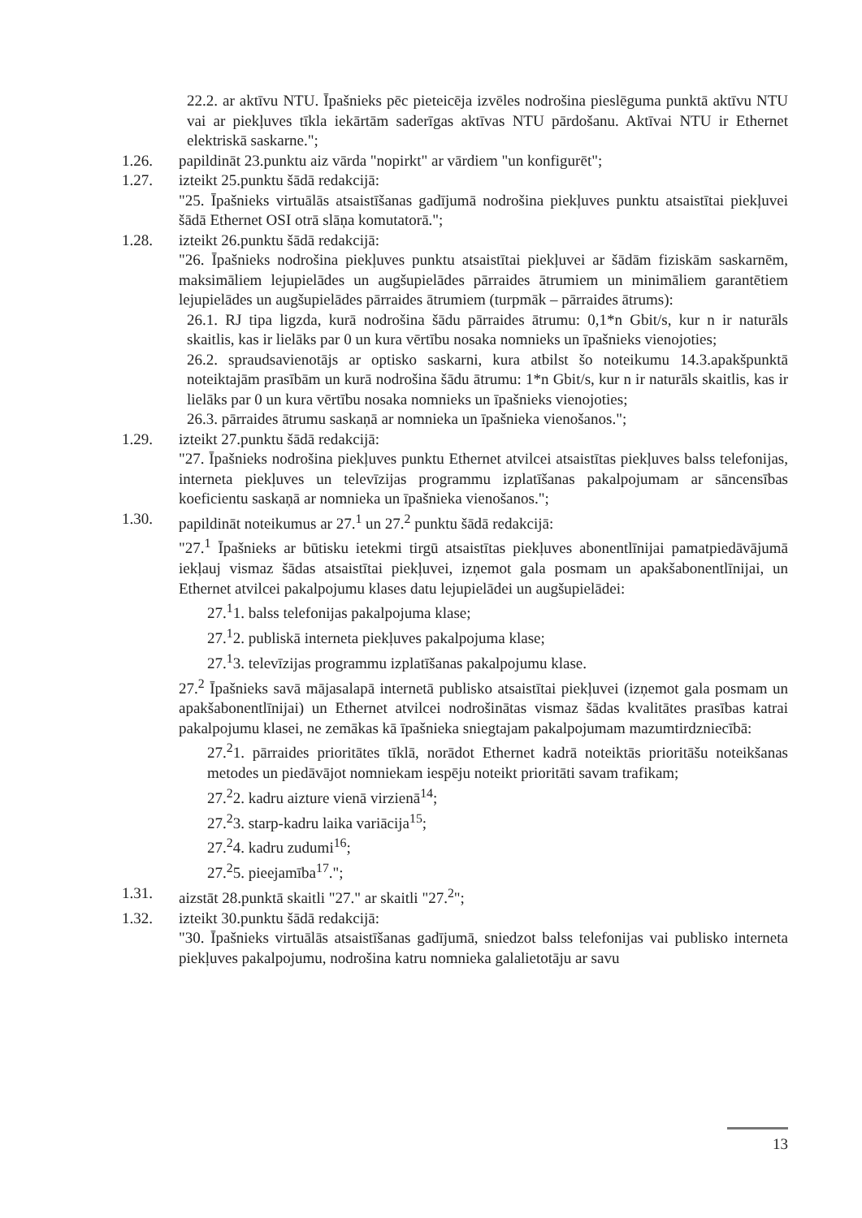22.2. ar aktīvu NTU. Īpašnieks pēc pieteicēja izvēles nodrošina pieslēguma punktā aktīvu NTU vai ar piekļuves tīkla iekārtām saderīgas aktīvas NTU pārdošanu. Aktīvai NTU ir Ethernet elektriskā saskarne.";
1.26. papildināt 23.punktu aiz vārda "nopirkt" ar vārdiem "un konfigurēt";
1.27. izteikt 25.punktu šādā redakcijā:
"25. Īpašnieks virtuālās atsaistīšanas gadījumā nodrošina piekļuves punktu atsaistītai piekļuvei šādā Ethernet OSI otrā slāņa komutatorā.";
1.28. izteikt 26.punktu šādā redakcijā:
"26. Īpašnieks nodrošina piekļuves punktu atsaistītai piekļuvei ar šādām fiziskām saskarnēm, maksimāliem lejupielādes un augšupielādes pārraides ātrumiem un minimāliem garantētiem lejupielādes un augšupielādes pārraides ātrumiem (turpmāk – pārraides ātrums):
26.1. RJ tipa ligzda, kurā nodrošina šādu pārraides ātrumu: 0,1*n Gbit/s, kur n ir naturāls skaitlis, kas ir lielāks par 0 un kura vērtību nosaka nomnieks un īpašnieks vienojoties;
26.2. spraudsavienotājs ar optisko saskarni, kura atbilst šo noteikumu 14.3.apakšpunktā noteiktajām prasībām un kurā nodrošina šādu ātrumu: 1*n Gbit/s, kur n ir naturāls skaitlis, kas ir lielāks par 0 un kura vērtību nosaka nomnieks un īpašnieks vienojoties;
26.3. pārraides ātrumu saskaņā ar nomnieka un īpašnieka vienošanos.";
1.29. izteikt 27.punktu šādā redakcijā:
"27. Īpašnieks nodrošina piekļuves punktu Ethernet atvilcei atsaistītas piekļuves balss telefonijas, interneta piekļuves un televīzijas programmu izplatīšanas pakalpojumam ar sāncensības koeficientu saskaņā ar nomnieka un īpašnieka vienošanos.";
1.30. papildināt noteikumus ar 27.<sup>1</sup> un 27.<sup>2</sup> punktu šādā redakcijā:
"27.<sup>1</sup> Īpašnieks ar būtisku ietekmi tirgū atsaistītas piekļuves abonentlīnijai pamatpiedāvājumā iekļauj vismaz šādas atsaistītai piekļuvei, izņemot gala posmam un apakšabonentlīnijai, un Ethernet atvilcei pakalpojumu klases datu lejupielādei un augšupielādei:
27.<sup>1</sup>1. balss telefonijas pakalpojuma klase;
27.<sup>1</sup>2. publiskā interneta piekļuves pakalpojuma klase;
27.<sup>1</sup>3. televīzijas programmu izplatīšanas pakalpojumu klase.
27.<sup>2</sup> Īpašnieks savā mājasalapā internetā publisko atsaistītai piekļuvei (izņemot gala posmam un apakšabonentlīnijai) un Ethernet atvilcei nodrošinātas vismaz šādas kvalitātes prasības katrai pakalpojumu klasei, ne zemākas kā īpašnieka sniegtajam pakalpojumam mazumtirdzniecībā:
27.<sup>2</sup>1. pārraides prioritātes tīklā, norādot Ethernet kadrā noteiktās prioritāšu noteikšanas metodes un piedāvājot nomniekam iespēju noteikt prioritāti savam trafikam;
27.<sup>2</sup>2. kadru aizture vienā virzienā<sup>14</sup>;
27.<sup>2</sup>3. starp-kadru laika variācija<sup>15</sup>;
27.<sup>2</sup>4. kadru zudumi<sup>16</sup>;
27.<sup>2</sup>5. pieejamība<sup>17</sup>.";
1.31. aizstāt 28.punktā skaitli "27." ar skaitli "27.<sup>2</sup>";
1.32. izteikt 30.punktu šādā redakcijā:
"30. Īpašnieks virtuālās atsaistīšanas gadījumā, sniedzot balss telefonijas vai publisko interneta piekļuves pakalpojumu, nodrošina katru nomnieka galalietotāju ar savu
13